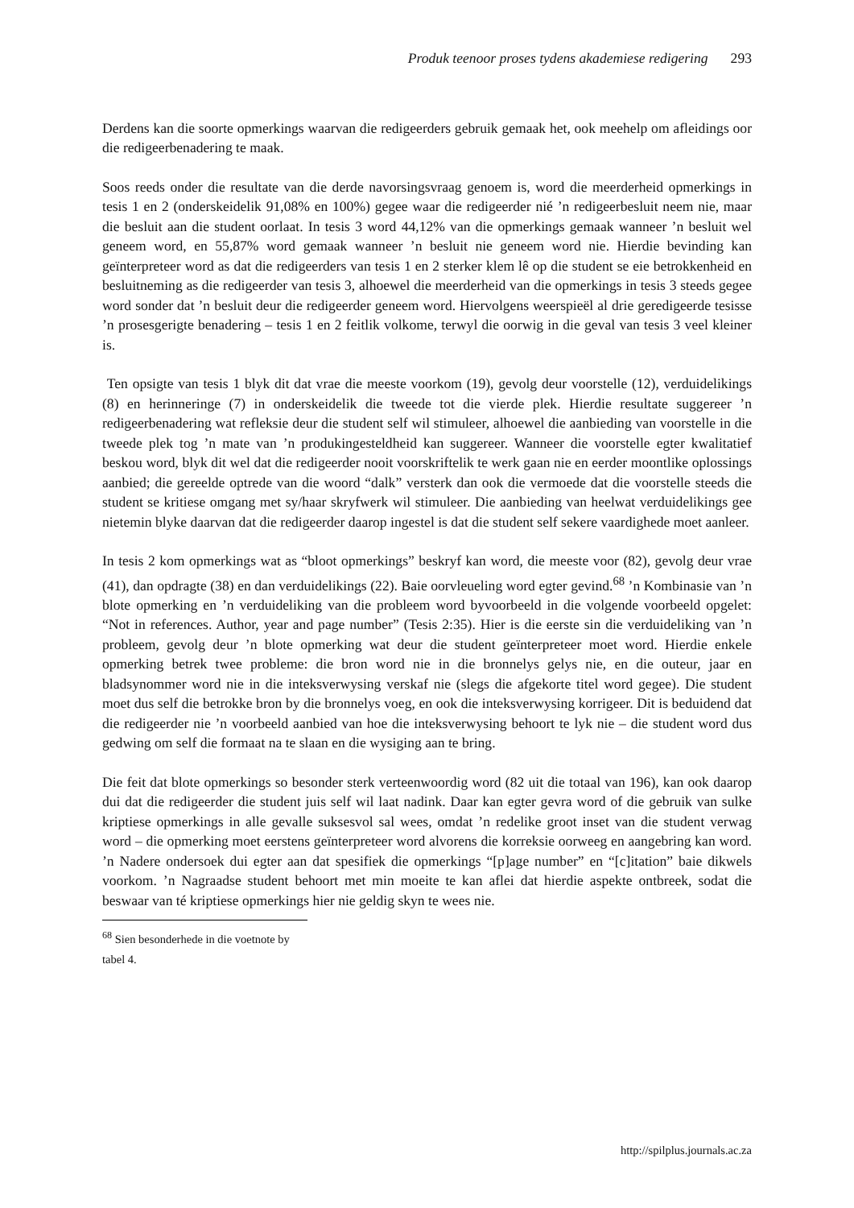Produk teenoor proses tydens akademiese redigering 293
Derdens kan die soorte opmerkings waarvan die redigeerders gebruik gemaak het, ook meehelp om afleidings oor die redigeerbenadering te maak.
Soos reeds onder die resultate van die derde navorsingsvraag genoem is, word die meerderheid opmerkings in tesis 1 en 2 (onderskeidelik 91,08% en 100%) gegee waar die redigeerder nié ’n redigeerbesluit neem nie, maar die besluit aan die student oorlaat. In tesis 3 word 44,12% van die opmerkings gemaak wanneer ’n besluit wel geneem word, en 55,87% word gemaak wanneer ’n besluit nie geneem word nie. Hierdie bevinding kan geïnterpreteer word as dat die redigeerders van tesis 1 en 2 sterker klem lê op die student se eie betrokkenheid en besluitneming as die redigeerder van tesis 3, alhoewel die meerderheid van die opmerkings in tesis 3 steeds gegee word sonder dat ’n besluit deur die redigeerder geneem word. Hiervolgens weerspieël al drie geredigeerde tesisse ’n prosesgerigte benadering – tesis 1 en 2 feitlik volkome, terwyl die oorwig in die geval van tesis 3 veel kleiner is.
Ten opsigte van tesis 1 blyk dit dat vrae die meeste voorkom (19), gevolg deur voorstelle (12), verduidelikings (8) en herinneringe (7) in onderskeidelik die tweede tot die vierde plek. Hierdie resultate suggereer ’n redigeerbenadering wat refleksie deur die student self wil stimuleer, alhoewel die aanbieding van voorstelle in die tweede plek tog ’n mate van ’n produkingesteldheid kan suggereer. Wanneer die voorstelle egter kwalitatief beskou word, blyk dit wel dat die redigeerder nooit voorskriftelik te werk gaan nie en eerder moontlike oplossings aanbied; die gereelde optrede van die woord “dalk” versterk dan ook die vermoede dat die voorstelle steeds die student se kritiese omgang met sy/haar skryfwerk wil stimuleer. Die aanbieding van heelwat verduidelikings gee nietemin blyke daarvan dat die redigeerder daarop ingestel is dat die student self sekere vaardighede moet aanleer.
In tesis 2 kom opmerkings wat as “bloot opmerkings” beskryf kan word, die meeste voor (82), gevolg deur vrae (41), dan opdragte (38) en dan verduidelikings (22). Baie oorvleueling word egter gevind.<sup>68</sup> ’n Kombinasie van ’n blote opmerking en ’n verduideliking van die probleem word byvoorbeeld in die volgende voorbeeld opgelet: “Not in references. Author, year and page number” (Tesis 2:35). Hier is die eerste sin die verduideliking van ’n probleem, gevolg deur ’n blote opmerking wat deur die student geïnterpreteer moet word. Hierdie enkele opmerking betrek twee probleme: die bron word nie in die bronnelys gelys nie, en die outeur, jaar en bladsynommer word nie in die inteksverwysing verskaf nie (slegs die afgekorte titel word gegee). Die student moet dus self die betrokke bron by die bronnelys voeg, en ook die inteksverwysing korrigeer. Dit is beduidend dat die redigeerder nie ’n voorbeeld aanbied van hoe die inteksverwysing behoort te lyk nie – die student word dus gedwing om self die formaat na te slaan en die wysiging aan te bring.
Die feit dat blote opmerkings so besonder sterk verteenwoordig word (82 uit die totaal van 196), kan ook daarop dui dat die redigeerder die student juis self wil laat nadink. Daar kan egter gevra word of die gebruik van sulke kriptiese opmerkings in alle gevalle suksesvol sal wees, omdat ’n redelike groot inset van die student verwag word – die opmerking moet eerstens geïnterpreteer word alvorens die korreksie oorweeg en aangebring kan word. ’n Nadere ondersoek dui egter aan dat spesifiek die opmerkings “[p]age number” en “[c]itation” baie dikwels voorkom. ’n Nagraadse student behoort met min moeite te kan aflei dat hierdie aspekte ontbreek, sodat die beswaar van té kriptiese opmerkings hier nie geldig skyn te wees nie.
<sup>68</sup> Sien besonderhede in die voetnote by tabel 4.
http://spilplus.journals.ac.za